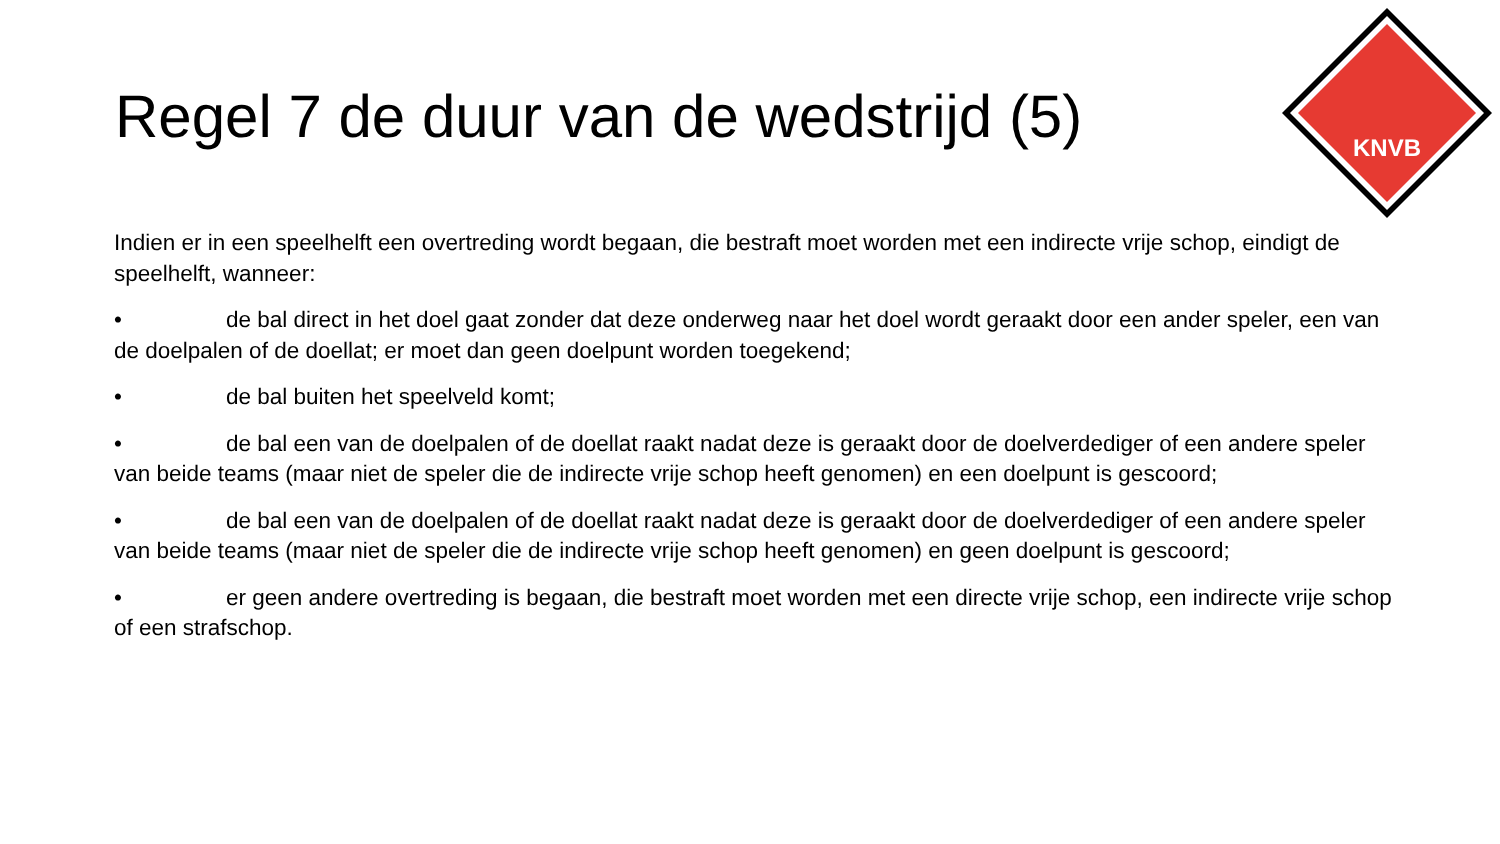Regel 7 de duur van de wedstrijd (5)
KNVB
Indien er in een speelhelft een overtreding wordt begaan, die bestraft moet worden met een indirecte vrije schop, eindigt de speelhelft, wanneer:
• de bal direct in het doel gaat zonder dat deze onderweg naar het doel wordt geraakt door een ander speler, een van de doelpalen of de doellat; er moet dan geen doelpunt worden toegekend;
• de bal buiten het speelveld komt;
• de bal een van de doelpalen of de doellat raakt nadat deze is geraakt door de doelverdediger of een andere speler van beide teams (maar niet de speler die de indirecte vrije schop heeft genomen) en een doelpunt is gescoord;
• de bal een van de doelpalen of de doellat raakt nadat deze is geraakt door de doelverdediger of een andere speler van beide teams (maar niet de speler die de indirecte vrije schop heeft genomen) en geen doelpunt is gescoord;
• er geen andere overtreding is begaan, die bestraft moet worden met een directe vrije schop, een indirecte vrije schop of een strafschop.